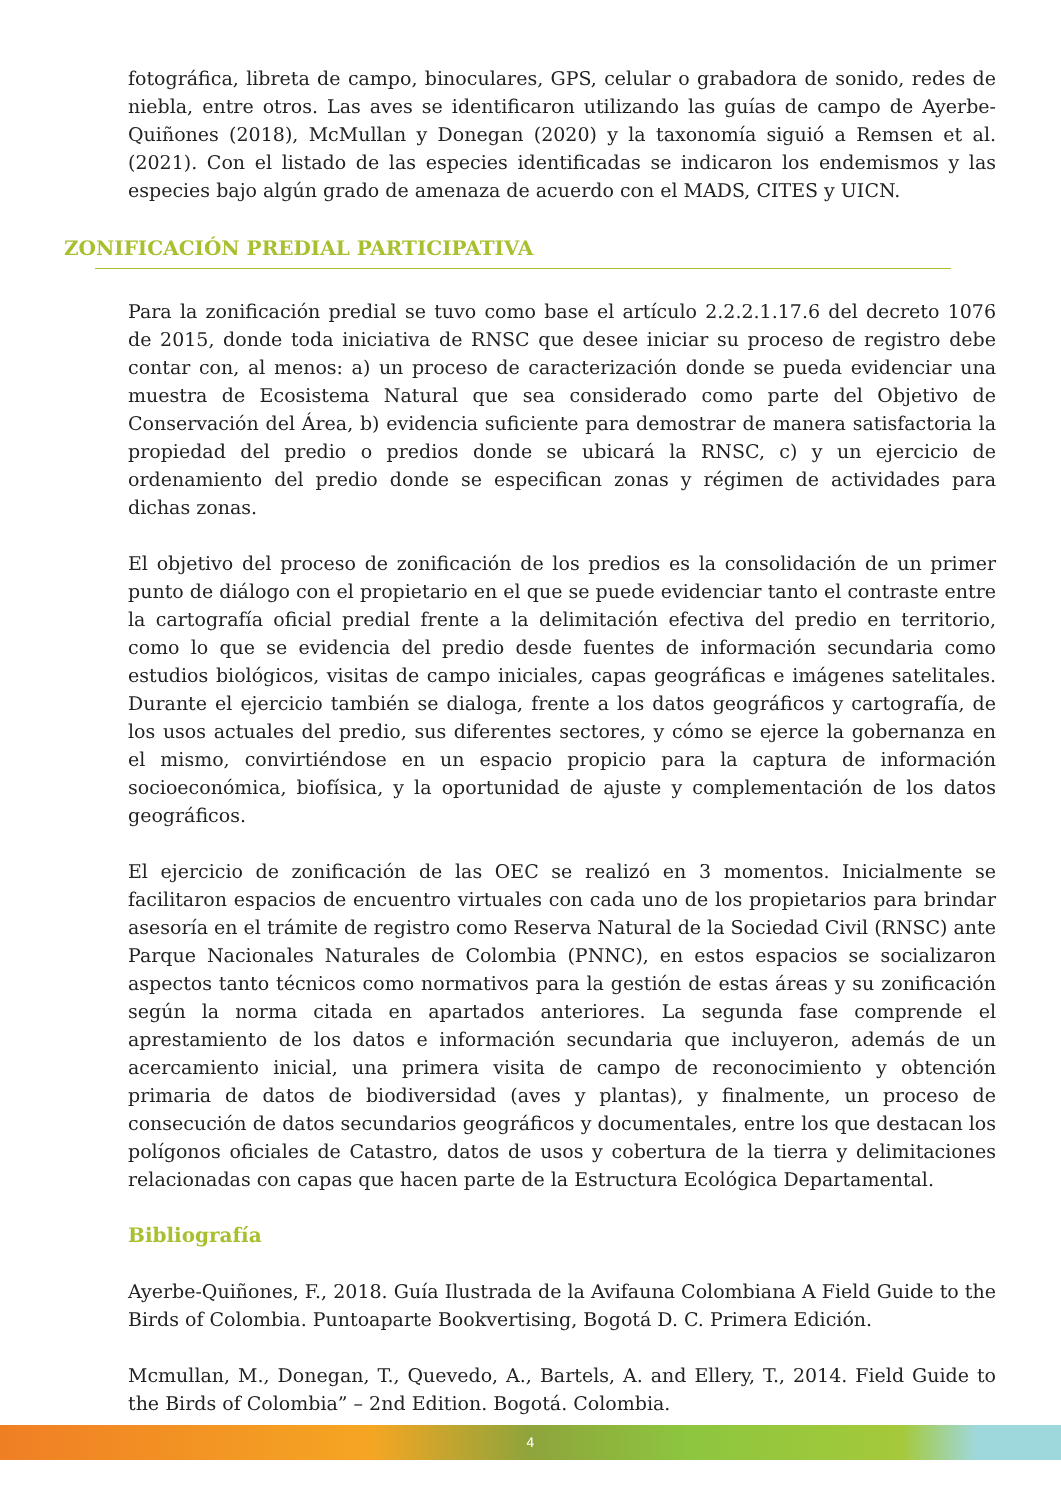fotográfica, libreta de campo, binoculares, GPS, celular o grabadora de sonido, redes de niebla, entre otros. Las aves se identificaron utilizando las guías de campo de Ayerbe-Quiñones (2018), McMullan y Donegan (2020) y la taxonomía siguió a Remsen et al. (2021). Con el listado de las especies identificadas se indicaron los endemismos y las especies bajo algún grado de amenaza de acuerdo con el MADS, CITES y UICN.
ZONIFICACIÓN PREDIAL PARTICIPATIVA
Para la zonificación predial se tuvo como base el artículo 2.2.2.1.17.6 del decreto 1076 de 2015, donde toda iniciativa de RNSC que desee iniciar su proceso de registro debe contar con, al menos: a) un proceso de caracterización donde se pueda evidenciar una muestra de Ecosistema Natural que sea considerado como parte del Objetivo de Conservación del Área, b) evidencia suficiente para demostrar de manera satisfactoria la propiedad del predio o predios donde se ubicará la RNSC, c) y un ejercicio de ordenamiento del predio donde se especifican zonas y régimen de actividades para dichas zonas.
El objetivo del proceso de zonificación de los predios es la consolidación de un primer punto de diálogo con el propietario en el que se puede evidenciar tanto el contraste entre la cartografía oficial predial frente a la delimitación efectiva del predio en territorio, como lo que se evidencia del predio desde fuentes de información secundaria como estudios biológicos, visitas de campo iniciales, capas geográficas e imágenes satelitales. Durante el ejercicio también se dialoga, frente a los datos geográficos y cartografía, de los usos actuales del predio, sus diferentes sectores, y cómo se ejerce la gobernanza en el mismo, convirtiéndose en un espacio propicio para la captura de información socioeconómica, biofísica, y la oportunidad de ajuste y complementación de los datos geográficos.
El ejercicio de zonificación de las OEC se realizó en 3 momentos. Inicialmente se facilitaron espacios de encuentro virtuales con cada uno de los propietarios para brindar asesoría en el trámite de registro como Reserva Natural de la Sociedad Civil (RNSC) ante Parque Nacionales Naturales de Colombia (PNNC), en estos espacios se socializaron aspectos tanto técnicos como normativos para la gestión de estas áreas y su zonificación según la norma citada en apartados anteriores. La segunda fase comprende el aprestamiento de los datos e información secundaria que incluyeron, además de un acercamiento inicial, una primera visita de campo de reconocimiento y obtención primaria de datos de biodiversidad (aves y plantas), y finalmente, un proceso de consecución de datos secundarios geográficos y documentales, entre los que destacan los polígonos oficiales de Catastro, datos de usos y cobertura de la tierra y delimitaciones relacionadas con capas que hacen parte de la Estructura Ecológica Departamental.
Bibliografía
Ayerbe-Quiñones, F., 2018. Guía Ilustrada de la Avifauna Colombiana A Field Guide to the Birds of Colombia. Puntoaparte Bookvertising, Bogotá D. C. Primera Edición.
Mcmullan, M., Donegan, T., Quevedo, A., Bartels, A. and Ellery, T., 2014. Field Guide to the Birds of Colombia” – 2nd Edition. Bogotá. Colombia.
4